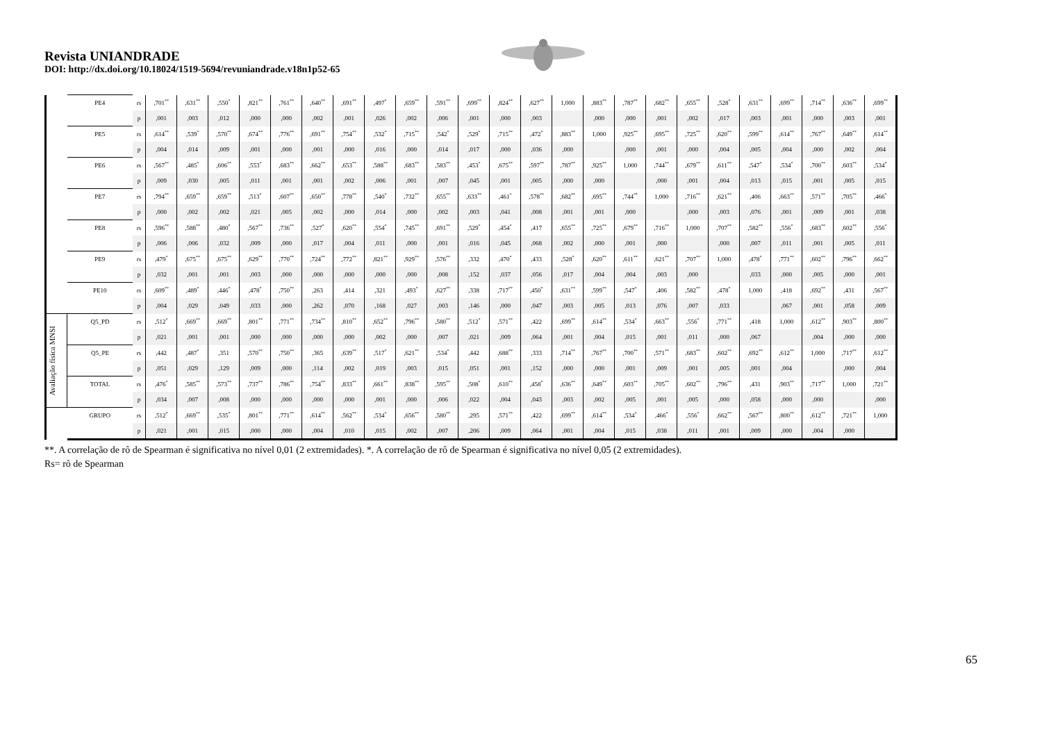Revista UNIANDRADE
DOI: http://dx.doi.org/10.18024/1519-5694/revuniandrade.v18n1p52-65
| | PE4 | rs | ,701<sup>**</sup> | ,631<sup>**</sup> | ,550<sup>*</sup> | ,821<sup>**</sup> | ,761<sup>**</sup> | ,640<sup>**</sup> | ,691<sup>**</sup> | ,497<sup>*</sup> | ,659<sup>**</sup> | ,591<sup>**</sup> | ,699<sup>**</sup> | ,824<sup>**</sup> | ,627<sup>**</sup> | 1,000 | ,883<sup>**</sup> | ,787<sup>**</sup> | ,682<sup>**</sup> | ,655<sup>**</sup> | ,528<sup>*</sup> | ,631<sup>**</sup> | ,699<sup>**</sup> | ,714<sup>**</sup> | ,636<sup>**</sup> | ,699<sup>**</sup> |
| | | p | ,001 | ,003 | ,012 | ,000 | ,000 | ,002 | ,001 | ,026 | ,002 | ,006 | ,001 | ,000 | ,003 | | ,000 | ,000 | ,001 | ,002 | ,017 | ,003 | ,001 | ,000 | ,003 | ,001 |
| | PE5 | rs | ,614<sup>**</sup> | ,539<sup>*</sup> | ,570<sup>**</sup> | ,674<sup>**</sup> | ,776<sup>**</sup> | ,691<sup>**</sup> | ,754<sup>**</sup> | ,532<sup>*</sup> | ,715<sup>**</sup> | ,542<sup>*</sup> | ,529<sup>*</sup> | ,715<sup>**</sup> | ,472<sup>*</sup> | ,883<sup>**</sup> | 1,000 | ,925<sup>**</sup> | ,695<sup>**</sup> | ,725<sup>**</sup> | ,620<sup>**</sup> | ,599<sup>**</sup> | ,614<sup>**</sup> | ,767<sup>**</sup> | ,649<sup>**</sup> | ,614<sup>**</sup> |
| | | p | ,004 | ,014 | ,009 | ,001 | ,000 | ,001 | ,000 | ,016 | ,000 | ,014 | ,017 | ,000 | ,036 | ,000 | | ,000 | ,001 | ,000 | ,004 | ,005 | ,004 | ,000 | ,002 | ,004 |
| | PE6 | rs | ,567<sup>**</sup> | ,485<sup>*</sup> | ,606<sup>**</sup> | ,553<sup>*</sup> | ,683<sup>**</sup> | ,662<sup>**</sup> | ,653<sup>**</sup> | ,588<sup>**</sup> | ,683<sup>**</sup> | ,583<sup>**</sup> | ,453<sup>*</sup> | ,675<sup>**</sup> | ,597<sup>**</sup> | ,787<sup>**</sup> | ,925<sup>**</sup> | 1,000 | ,744<sup>**</sup> | ,679<sup>**</sup> | ,611<sup>**</sup> | ,547<sup>*</sup> | ,534<sup>*</sup> | ,700<sup>**</sup> | ,603<sup>**</sup> | ,534<sup>*</sup> |
| | | p | ,009 | ,030 | ,005 | ,011 | ,001 | ,001 | ,002 | ,006 | ,001 | ,007 | ,045 | ,001 | ,005 | ,000 | ,000 | | ,000 | ,001 | ,004 | ,013 | ,015 | ,001 | ,005 | ,015 |
| | PE7 | rs | ,794<sup>**</sup> | ,659<sup>**</sup> | ,659<sup>**</sup> | ,513<sup>*</sup> | ,607<sup>**</sup> | ,650<sup>**</sup> | ,778<sup>**</sup> | ,540<sup>*</sup> | ,732<sup>**</sup> | ,655<sup>**</sup> | ,633<sup>**</sup> | ,461<sup>*</sup> | ,578<sup>**</sup> | ,682<sup>**</sup> | ,695<sup>**</sup> | ,744<sup>**</sup> | 1,000 | ,716<sup>**</sup> | ,621<sup>**</sup> | ,406 | ,663<sup>**</sup> | ,571<sup>**</sup> | ,705<sup>**</sup> | ,466<sup>*</sup> |
| | | p | ,000 | ,002 | ,002 | ,021 | ,005 | ,002 | ,000 | ,014 | ,000 | ,002 | ,003 | ,041 | ,008 | ,001 | ,001 | ,000 | | ,000 | ,003 | ,076 | ,001 | ,009 | ,001 | ,038 |
| | PE8 | rs | ,596<sup>**</sup> | ,588<sup>**</sup> | ,480<sup>*</sup> | ,567<sup>**</sup> | ,736<sup>**</sup> | ,527<sup>*</sup> | ,620<sup>**</sup> | ,554<sup>*</sup> | ,745<sup>**</sup> | ,691<sup>**</sup> | ,529<sup>*</sup> | ,454<sup>*</sup> | ,417 | ,655<sup>**</sup> | ,725<sup>**</sup> | ,679<sup>**</sup> | ,716<sup>**</sup> | 1,000 | ,707<sup>**</sup> | ,582<sup>**</sup> | ,556<sup>*</sup> | ,683<sup>**</sup> | ,602<sup>**</sup> | ,556<sup>*</sup> |
| | | p | ,006 | ,006 | ,032 | ,009 | ,000 | ,017 | ,004 | ,011 | ,000 | ,001 | ,016 | ,045 | ,068 | ,002 | ,000 | ,001 | ,000 | | ,000 | ,007 | ,011 | ,001 | ,005 | ,011 |
| | PE9 | rs | ,479<sup>*</sup> | ,675<sup>**</sup> | ,675<sup>**</sup> | ,629<sup>**</sup> | ,770<sup>**</sup> | ,724<sup>**</sup> | ,772<sup>**</sup> | ,821<sup>**</sup> | ,929<sup>**</sup> | ,576<sup>**</sup> | ,332 | ,470<sup>*</sup> | ,433 | ,528<sup>*</sup> | ,620<sup>**</sup> | ,611<sup>**</sup> | ,621<sup>**</sup> | ,707<sup>**</sup> | 1,000 | ,478<sup>*</sup> | ,771<sup>**</sup> | ,602<sup>**</sup> | ,796<sup>**</sup> | ,662<sup>**</sup> |
| | | p | ,032 | ,001 | ,001 | ,003 | ,000 | ,000 | ,000 | ,000 | ,000 | ,008 | ,152 | ,037 | ,056 | ,017 | ,004 | ,004 | ,003 | ,000 | | ,033 | ,000 | ,005 | ,000 | ,001 |
| | PE10 | rs | ,609<sup>**</sup> | ,489<sup>*</sup> | ,446<sup>*</sup> | ,478<sup>*</sup> | ,750<sup>**</sup> | ,263 | ,414 | ,321 | ,493<sup>*</sup> | ,627<sup>**</sup> | ,338 | ,717<sup>**</sup> | ,450<sup>*</sup> | ,631<sup>**</sup> | ,599<sup>**</sup> | ,547<sup>*</sup> | ,406 | ,582<sup>**</sup> | ,478<sup>*</sup> | 1,000 | ,418 | ,692<sup>**</sup> | ,431 | ,567<sup>**</sup> |
| | | p | ,004 | ,029 | ,049 | ,033 | ,000 | ,262 | ,070 | ,168 | ,027 | ,003 | ,146 | ,000 | ,047 | ,003 | ,005 | ,013 | ,076 | ,007 | ,033 | | ,067 | ,001 | ,058 | ,009 |
| Avaliação física MNSI | Q5_PD | rs | ,512<sup>*</sup> | ,669<sup>**</sup> | ,669<sup>**</sup> | ,801<sup>**</sup> | ,771<sup>**</sup> | ,734<sup>**</sup> | ,810<sup>**</sup> | ,652<sup>**</sup> | ,796<sup>**</sup> | ,580<sup>**</sup> | ,512<sup>*</sup> | ,571<sup>**</sup> | ,422 | ,699<sup>**</sup> | ,614<sup>**</sup> | ,534<sup>*</sup> | ,663<sup>**</sup> | ,556<sup>*</sup> | ,771<sup>**</sup> | ,418 | 1,000 | ,612<sup>**</sup> | ,903<sup>**</sup> | ,800<sup>**</sup> |
| | | p | ,021 | ,001 | ,001 | ,000 | ,000 | ,000 | ,000 | ,002 | ,000 | ,007 | ,021 | ,009 | ,064 | ,001 | ,004 | ,015 | ,001 | ,011 | ,000 | ,067 | | ,004 | ,000 | ,000 |
| | Q5_PE | rs | ,442 | ,487<sup>*</sup> | ,351 | ,570<sup>**</sup> | ,750<sup>**</sup> | ,365 | ,639<sup>**</sup> | ,517<sup>*</sup> | ,621<sup>**</sup> | ,534<sup>*</sup> | ,442 | ,688<sup>**</sup> | ,333 | ,714<sup>**</sup> | ,767<sup>**</sup> | ,700<sup>**</sup> | ,571<sup>**</sup> | ,683<sup>**</sup> | ,602<sup>**</sup> | ,692<sup>**</sup> | ,612<sup>**</sup> | 1,000 | ,717<sup>**</sup> | ,612<sup>**</sup> |
| | | p | ,051 | ,029 | ,129 | ,009 | ,000 | ,114 | ,002 | ,019 | ,003 | ,015 | ,051 | ,001 | ,152 | ,000 | ,000 | ,001 | ,009 | ,001 | ,005 | ,001 | ,004 | | ,000 | ,004 |
| | TOTAL | rs | ,476<sup>*</sup> | ,585<sup>**</sup> | ,573<sup>**</sup> | ,737<sup>**</sup> | ,786<sup>**</sup> | ,754<sup>**</sup> | ,833<sup>**</sup> | ,661<sup>**</sup> | ,838<sup>**</sup> | ,595<sup>**</sup> | ,508<sup>*</sup> | ,610<sup>**</sup> | ,458<sup>*</sup> | ,636<sup>**</sup> | ,649<sup>**</sup> | ,603<sup>**</sup> | ,705<sup>**</sup> | ,602<sup>**</sup> | ,796<sup>**</sup> | ,431 | ,903<sup>**</sup> | ,717<sup>**</sup> | 1,000 | ,721<sup>**</sup> |
| | | p | ,034 | ,007 | ,008 | ,000 | ,000 | ,000 | ,000 | ,001 | ,000 | ,006 | ,022 | ,004 | ,043 | ,003 | ,002 | ,005 | ,001 | ,005 | ,000 | ,058 | ,000 | ,000 | | ,000 |
| | GRUPO | rs | ,512<sup>*</sup> | ,669<sup>**</sup> | ,535<sup>*</sup> | ,801<sup>**</sup> | ,771<sup>**</sup> | ,614<sup>**</sup> | ,562<sup>**</sup> | ,534<sup>*</sup> | ,656<sup>**</sup> | ,580<sup>**</sup> | ,295 | ,571<sup>**</sup> | ,422 | ,699<sup>**</sup> | ,614<sup>**</sup> | ,534<sup>*</sup> | ,466<sup>*</sup> | ,556<sup>*</sup> | ,662<sup>**</sup> | ,567<sup>**</sup> | ,800<sup>**</sup> | ,612<sup>**</sup> | ,721<sup>**</sup> | 1,000 |
| | | p | ,021 | ,001 | ,015 | ,000 | ,000 | ,004 | ,010 | ,015 | ,002 | ,007 | ,206 | ,009 | ,064 | ,001 | ,004 | ,015 | ,038 | ,011 | ,001 | ,009 | ,000 | ,004 | ,000 | |
**. A correlação de rô de Spearman é significativa no nível 0,01 (2 extremidades). *. A correlação de rô de Spearman é significativa no nível 0,05 (2 extremidades).
Rs= rô de Spearman
65